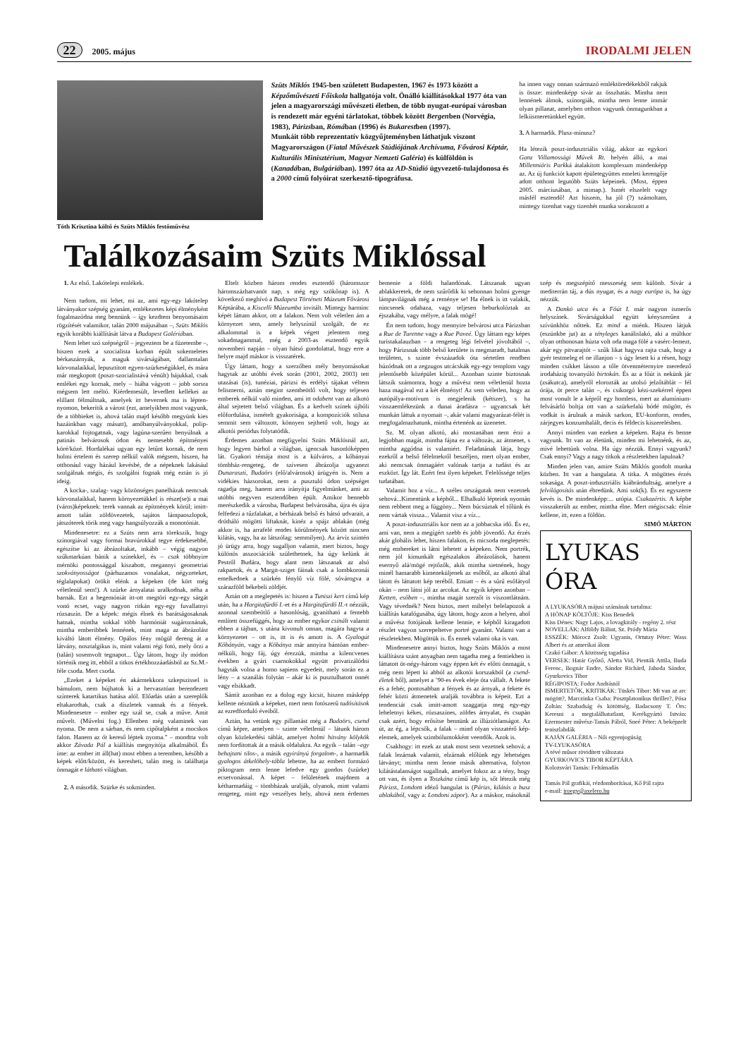22 2005. május
IRODALMI JELEN
Tóth Krisztina költő és Szüts Miklós festőművész
Szüts Miklós 1945-ben született Budapesten, 1967 és 1973 között a Képzőművészeti Főiskola hallgatója volt. Önálló kiállításokkal 1977 óta van jelen a magyarországi művészeti életben, de több nyugat-európai városban is rendezett már egyéni tárlatokat, többek között Bergenben (Norvégia, 1983), Párizsban, Rómában (1996) és Bukarestben (1997).
Munkáit több reprezentatív közgyűjteményben láthatjuk viszont Magyarországon (Fiatal Művészek Stúdiójának Archívuma, Fővárosi Képtár, Kulturális Minisztérium, Magyar Nemzeti Galéria) és külföldön is (Kanadában, Bulgáriában). 1997 óta az AD-Stúdió ügyvezető-tulajdonosa és a 2000 című folyóirat szerkesztő-tipográfusa.
ha innen vagy onnan származó emléktöredékekből rakjuk is össze: mindenképp sivár az összhatás. Mintha nem lennének álmok, színorgiák, mintha nem lenne immár olyan pillanat, amelyben otthon vagyunk önmagunkban a lelkiismeretünkkel együtt.
3. A harmadik. Plusz-mínusz?
Ha létezik poszt-indusztriális világ, akkor az egykori Ganz Villamossági Művek Rt. helyén álló, a mai Millenniáris Parkká átalakított komplexum mindenképp az. Az új funkciót kapott épületegyüttes emeleti kerengője adott otthont legutóbb Szüts képeinek. (Most, éppen 2005. márciusában, a mimap.). Ismét elszelelt vagy másfél esztendő! Azt hiszem, ha jól (?) számoltam, mintegy tizenhat vagy tizenhét munka sorakozott a
Találkozásaim Szüts Miklóssal
1. Az első. Lakótelepi emlékek.
Nem tudom, mi lehet, mi az, ami egy-egy lakótelep látványakor szépség gyanánt, emlékezetes képi élményként fogalmazódna meg bennünk – így kezdtem benyomásaim rögzítését valamikor, talán 2000 májusában –, Szüts Miklós egyik korábbi kiállítását látva a Budapest Galériában.
Nem lehet szó szépségről – jegyeztem be a füzetembe –, hiszen ezek a szocialista korban épült sokemeletes bérkaszárnyák, a maguk sivárságában, dallamtalan körvonalaikkal, lepusztított egyen-szürkeségükkel, és mára már megkopott (poszt-szocialistává vénült) bájukkal, csak emlékei egy kornak, mely – hiába vágyott – jobb sorsra mégsem lett méltó. Kiérdemesült, levedlett kellékei az elillant félmúltnak, amelyek itt hevernek ma is lépten-nyomon, bekerítik a várost (ezt, amelyikben most vagyunk, de a többieket is, ahová talán majd később megyünk kies hazáinkban vagy másutt), amőbanyúlványokkal, polip-karokkal fojtogatnak, vagy lagúna-szerűen benyúlnak a patinás belvárosok ódon és nemesebb építményei köré/közé. Hordalékai ugyan egy letűnt kornak, de nem holmi értelem és szerep nélkül valók mégsem, hiszen, ha otthonául vagy házául kevésbé, de a népeknek lakásául szolgálnak mégis, és szolgálni fognak még eztán is jó ideig.
A kocka-, szalag- vagy közönséges panelházak nemcsak körvonalaikkal, hanem környezetükkel is része(se)i a mai (város)képeknek: terek vannak az építmények körül; imitt-amott talán zöldövezetek, sajátos lámpaoszlopok, játszóterek törik meg vagy hangsúlyozzák a monotóniát.
Mindenesetre: ez a Szüts nem arra törekszik, hogy színorgiával vagy formai bravúrokkal tegye érdekesebbé, egészítse ki az ábrázoltakat, inkább – végig nagyon szűkmarkúan bánik a színekkel, és – csak többnyire mérnöki pontossággal kiszabott, megannyi geometriai szokványosságot (párhuzamos vonalakat, négyzeteket, téglalapokat) örökít elénk a képeken (de kört még véletlenül sem!). A szürke árnyalatai uralkodnak, néha a barnák. Ezt a hegemóniát itt-ott megtöri egy-egy sárgát vonó ecset, vagy nagyon ritkán egy-egy fuvallatnyi rózsaszín. De a képek: mégis élnek és barátságosaknak hatnak, mintha sokkal több harmóniát sugároznának, mintha emberibbek lennének, mint maga az ábrázolást kiváltó látott élmény. Opálos fény mögül dereng át a látvány, nosztalgikus is, mint valami régi fotó, mely őrzi a (talán) sosemvolt tegnapot... Úgy látom, hogy ily módon történik meg itt, ebből a titkos értékhozzáadásból az Sz.M.-féle csoda. Mert csoda.
„Ezeket a képeket én akármekkora szkepszissel is bámulom, nem bújhatok ki a hervasztóan berendezett színterek katartikus hatása alól. Előadás után a szereplők eltakarodtak, csak a díszletek vannak és a fények. Mindenesetre – ember egy szál se, csak a műve. Amit művelt. (Művelni fog.) Ellenben még valaminek van nyoma. De nem a sárban, és nem cipőtalpként a mocskos falon. Hanem az őt kereső léptek nyoma.” – mondtta volt akkor Závada Pál a kiállítás megnyitója alkalmából. És íme: az ember itt áll(hat) most ebben a teremben, később a képek előtt/között, és keresheti, talán meg is találhatja önmagát e látható világban.
2. A második. Szürke és sokminden.
Eltelt közben három rendes esztendő (háromszor háromszázhatvanöt nap, s még egy szökőnap is). A következő meghívó a Budapest Történeti Múzeum Fővárosi Képtárába, a Kiscelli Múzeumba invitált. Mintegy harminc képét láttam akkor, ott a falakon. Nem volt véletlen ám a környezet sem, amely helyszínül szolgált, de ez alkalommal is a képek végett jelentem meg sokadmagammal, még a 2003-as esztendő egyik novemberi napján – olyan hátsó gondolattal, hogy erre a helyre majd máskor is visszatérek.
Úgy láttam, hogy a szerzőben mély benyomásokat hagytak az utóbbi évek során (2001, 2002, 2003) tett utazásai (is), tunéziai, párizsi és erdélyi tájakat véltem felismerni, aztán megint szembeötlő volt, hogy teljesen emberek nélkül való minden, ami itt odabent van az alkotó által sejtetett belső világban. És a kedvelt színek újbóli előfordulása, ismételt gyakorisága, a kompozíciók stílusa semmit sem változott, könnyen sejthető volt, hogy az alkotói periódus folytatódik.
Érdemes azonban megfigyelni Szüts Miklósnál azt, hogy legyen bárhol a világban, igencsak hasonlóképpen lát. Gyakori témája most is a külváros, a kőbányai tömbház-rengeteg, de szívesen ábrázolja ugyanezt Dunaraszti, Budaörs (elő/alvárosok) ürügyén is. Nem a vidékies házsorokat, nem a pusztuló ódon szépséget ragadja meg, hanem arra irányítja figyelmünket, ami az utóbbi negyven esztendőben épült. Amikor bennebb merészkedik a városba, Budapest belvárosába, újra és újra felfedezi a tűzfalakat, a bérházak belső és hátsó udvarait, a drótháló mögötti liftaknát, kinéz a spájz ablakán (még akkor is, ha arrafelé rendes körülmények között nincsen kilátás, vagy, ha az látszólag: semmilyen). Az árvíz szintén jó ürügy arra, hogy sugalljon valamit, mert biztos, hogy különös asszociációk születhetnek, ha úgy kelünk át Pestről Budára, hogy alant nem látszanak az alsó rakpartok, és a Margit-sziget fáinak csak a lombkoronái emelkednek a szürkén fénylő víz fölé, sóvárogva a szárazföld békebeli zöldjét.
Aztán ott a meglepetés is: hiszen a Tuniszi kert című kép után, ha a Hargitafürdő I.-et és a Hargitafürdő II.-t nézzük, azonnal szembeötlő a hasonlóság, gyanítható a fentebb említett összefüggés, hogy az ember egykor csinált valamit ebben a tájban, s utána kivonult onnan, magára hagyta a környezetet – ott is, itt is és amott is. A Gyalogút Kőbányán, vagy a Kőbánya már annyira bántóan ember-nélküli, hogy fáj, úgy érezzük, mintha a kilencvenes években a gyári csarnokokkal együtt privatizálódni hagyták volna a homo sapiens egyedeit, mely során ez a lény – a szanálás folytán – akár ki is pusztulhatott onnét vagy elsikkadt.
Sántít azonban ez a dolog egy kicsit, hiszen másképp kellene néznünk a képeket, mert nem fotószerű tudósítások az ezredforduló éveiből.
Aztán, ha vetünk egy pillantást még a Budaörs, csend című képre, amelyen – szinte véletlenül – látunk három olyan közlekedési táblát, amelyet holmi hitvány kölykök nem fordítottak át a másik oldalukra. Az egyik – talán –egy behajtani tilos-, a másik egyirányú forgalom-, a harmadik gyalogos átkelőhely-tábla lehetne, ha az embert formázó piktogram nem lenne lefedve egy gondos (szürke) ecsetvonással. A képet – felületének majdnem a kétharmadáig – tömbházak uralják, olyanok, mint valami rengeteg, mint egy veszélyes hely, ahová nem érdemes bemenie a földi halandónak. Látszanak ugyan ablakkeretek, de nem szűrődik ki sehonnan holmi gyenge lámpavilágnak még a reménye se! Ha élnek is itt valakik, nincsenek odahaza, vagy teljesen beburkolóztak az éjszakába, vagy mélyre, a falak mögé!
Én nem tudom, hogy mennyire belvárosi utca Párizsban a Rue de Turenne vagy a Rue Paveé. Úgy láttam egy képes turistakalauzban – a rengeteg légi felvétel jóvoltából –, hogy Párizsnak több belső kerülete is megmaradt, hatalmas területen, s szinte évszázadok óta sértetlen rendben húzódnak ott a zegzugos utcácskák egy-egy templom vagy jelentősebb középület körül... Azonban szinte biztosnak látszik számomra, hogy a művész nem véletlenül hozta haza magával ezt a két élményt! Az sem véletlen, hogy az autópálya-motívum is megjelenik (kétszer), s ha visszaemlékezünk a dunai áradásra – ugyancsak két munkán láttuk a nyomait –, akár valami magyarázat-félét is megfogalmazhatunk, mintha értenénk az üzenetet.
Sz. M. olyan alkotó, aki mostanában nem érzi a legjobban magát, mintha fájna ez a változás, az átmenet, s mintha aggódna is valamiért. Feladatának látja, hogy ezekről a belső félelmekről beszéljen, mert olyan ember, aki nemcsak önmagáért valónak tartja a tudást és az eszközt. Így lát. Ezért fest ilyen képeket. Felelőssége teljes tudatában.
Valamit hoz a víz... A széles országutak nem vezetnek sehová...Kimentünk a képből... Elhalkuló lépteink nyomán nem rebbent meg a függöny... Nem búcsúztak el tőlünk és nem vártak vissza... Valamit visz a víz...
A poszt-indusztriális kor nem az a jobbacska idő. És ez, ami van, nem a megígért szebb és jobb jövendő. Az érzés akár globális lehet, hiszen falakon, és micsoda meglepetés: még embereket is látni lehetett a képeken. Nem portrék, nem jól kimunkált egészalakos ábrázolások, hanem esernyő alá/mögé rejtőzők, akik mintha sietnének, hogy minél hamarabb kimeneküljenek az esőből, az alkotó által látott és láttatott kép teréből. Emiatt – és a sűrű esőfátyol okán – nem látni jól az arcokat. Az egyik képen azonban – Ketten, esőben –, mintha magát szerzőt is viszontlátnám. Vagy tévednék? Nem biztos, mert mihelyt belelapozok a kiállítás katalógusába, úgy látom, hogy azon a helyen, ahol a művész fotójának kellene lennie, e képből kiragadott részlet vagyon szerepeltetve portré gyanánt. Valami van a részletekben. Mögöttük is. És ennek valami oka is van.
Mindenesetre annyi biztos, hogy Szüts Miklós a most kiállításra szánt anyagban nem tagadta meg a fentiekben is láttatott öt-négy-három vagy éppen két év előtti önmagát, s még nem lépett ki abból az alkotói korszakból (a csend-életek ből), amelyet a ’90-es évek eleje óta vállalt. A fekete és a fehér, pontosabban a fények és az árnyak, a fekete és fehér közti átmenetek uralják továbbra is képeit. Ezt a tendenciát csak imitt-amott szaggatja meg egy-egy leheletnyi kékes, rózsaszínes, zöldes árnyalat, és csupán csak azért, hogy erősítse bennünk az illúziótlanságot. Az út, az ég, a lépcsők, a falak – mind olyan visszatérő kép-elemek, amelyek szimbólumokként veendők. Azok is.
Csakhogy: itt ezek az utak most sem vezetnek sehová; a falak lezárnak valamit, elzárnak előlünk egy lehetséges látványt; mintha nem lenne másik alternatíva, folyton kilátástalanságot sugallnak, amelyet fokoz az a tény, hogy ott van, és ilyen a Toszkána című kép is, sőt létezik még Párizst, Londont idéző hangulat is (Párizs, kilátás a busz ablakából, vagy a: Londoni zápor). Az a máskor, másoknál szép és megszépítő messzeség sem különb. Sivár a mediterrán táj, a dús nyugat, és a nagy európa is, ha úgy nézzük.
A Dankó utca és a Főút I. már nagyon ismerős helyszínek. Sivárságukkal együtt kényszerűen a szívünkhöz nőttek. Ez mind a miénk. Hiszen látjuk (eszünkbe jut) az a tényleges kanálislakó, aki a múltkor olyan otthonosan húzta volt oda maga fölé a vasérc-lemezt, akár egy pitvarajtót – szűk likat hagyva rajta csak, hogy a gyér testmeleg el ne illanjon – s úgy lesett ki a résen, hogy minden csikket lásson a tőle ötvenméternyire meredező irodaházig tovanyúló birtokán. És az a főút is nekünk jár (zsákutca), amelyről elorozták az utolsó jelzőtáblát – fél órája, öt perce talán –, és csikorgó kézi-szekérrel éppen most vonult le a képről egy homless, mert az alumínium-felvásárló boltja ott van a szürkefalú bódé mögött, és vodkát is árulnak a másik sarkon, EU-konform, rendes, zárjegyes konzumhalált, decis és féldecis kiszerelésben.
Annyi minden van ezeken a képeken. Rajta és benne vagyunk. Itt van az életünk, minden mi lehetnénk, és az, mivé lehettünk volna. Ha úgy nézzük. Ennyi vagyunk? Csak ennyi? Vagy a nagy titkok a részletekben lapulnak?
Minden jelen van, amire Szüts Miklós gondolt munka közben. Itt van a hangulata. A titka. A mögöttes érzés sokasága. A poszt-indusztriális kiábrándultság, amelyre a felvilágosítás után ébredünk. Ami sok(k). És ez egyszerre kevés is. De mindenképp:... utópia. Csakazértis. A képbe visszakerült az ember, mintha élne. Mert mégiscsak: élnie kellene, itt, ezen a földön.
SIMÓ MÁRTON
LYUKAS ÓRA
A LYUKASÓRA májusi számának tartalma:
A HÓNAP KÖLTŐJE: Kiss Benedek
Kiss Dénes: Nagy Lajos, a lovagkirály - regény 2. rész
NOVELLÁK: Alföldy Bálint, Sz. Pródy Mária
ESSZÉK: Mórocz Zsolt: Ugyanis, Ortutay Péter: Wass Albert és az amerikai álom
Czakó Gábor: A közösség tagadása
VERSEK: Határ Győző, Aletta Vid, Pienták Attila, Buda Ferenc, Bognár Endre, Sándor Richárd, Jahoda Sándor, Gyurkovics Tibor
RÉGIPOSTA: Fodor Andrástól
ISMERTETŐK, KRITIKÁK: Tüskés Tibor: Mi van az arc mögött?, Marczinka Csaba: Posztplatonikus thriller?, Pósa Zoltán: Szabadság és kötöttség, Badacsony T. Örs: Keresni a megtalálhatatlant, Kerékgyártó István: Ezermester művész-Tamás Pálról, Sneé Péter: A beképzelt teniszlabdák
KAJÁN GALÉRIA – Női egyenjogúság
TV-LYUKASÓRA
A tévé műsor rövidített változata
GYURKOVICS TIBOR KÉPTÁRA
Kolozsvári Tamás: Feltámadás
Tamás Pál grafikái, rézdomborításai, Kő Pál rajza
e-mail: iroegy@axelero.hu